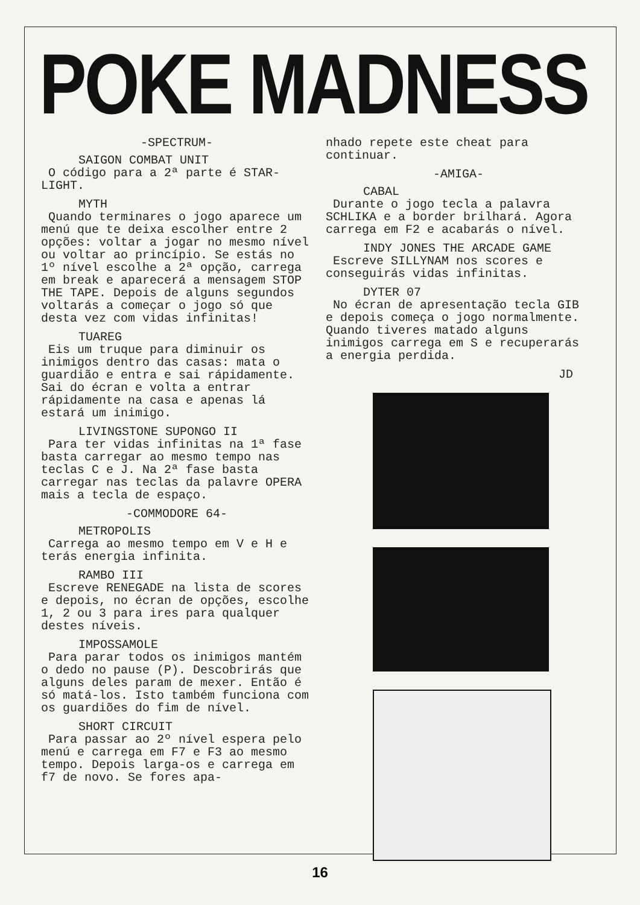POKE MADNESS
-SPECTRUM-
SAIGON COMBAT UNIT
O código para a 2ª parte é STAR-LIGHT.
MYTH
Quando terminares o jogo aparece um menú que te deixa escolher entre 2 opções: voltar a jogar no mesmo nível ou voltar ao princípio. Se estás no 1º nível escolhe a 2ª opção, carrega em break e aparecerá a mensagem STOP THE TAPE. Depois de alguns segundos voltarás a começar o jogo só que desta vez com vidas infinitas!
TUAREG
Eis um truque para diminuir os inimigos dentro das casas: mata o guardião e entra e sai rápidamente. Sai do écran e volta a entrar rápidamente na casa e apenas lá estará um inimigo.
LIVINGSTONE SUPONGO II
Para ter vidas infinitas na 1ª fase basta carregar ao mesmo tempo nas teclas C e J. Na 2ª fase basta carregar nas teclas da palavre OPERA mais a tecla de espaço.
-COMMODORE 64-
METROPOLIS
Carrega ao mesmo tempo em V e H e terás energia infinita.
RAMBO III
Escreve RENEGADE na lista de scores e depois, no écran de opções, escolhe 1, 2 ou 3 para ires para qualquer destes níveis.
IMPOSSAMOLE
Para parar todos os inimigos mantém o dedo no pause (P). Descobrirás que alguns deles param de mexer. Então é só matá-los. Isto também funciona com os guardiões do fim de nível.
SHORT CIRCUIT
Para passar ao 2º nível espera pelo menú e carrega em F7 e F3 ao mesmo tempo. Depois larga-os e carrega em f7 de novo. Se fores apa-
nhado repete este cheat para continuar.
-AMIGA-
CABAL
Durante o jogo tecla a palavra SCHLIKA e a border brilhará. Agora carrega em F2 e acabarás o nível.
INDY JONES THE ARCADE GAME
Escreve SILLYNAM nos scores e conseguirás vidas infinitas.
DYTER 07
No écran de apresentação tecla GIB e depois começa o jogo normalmente. Quando tiveres matado alguns inimigos carrega em S e recuperarás a energia perdida.
JD
16